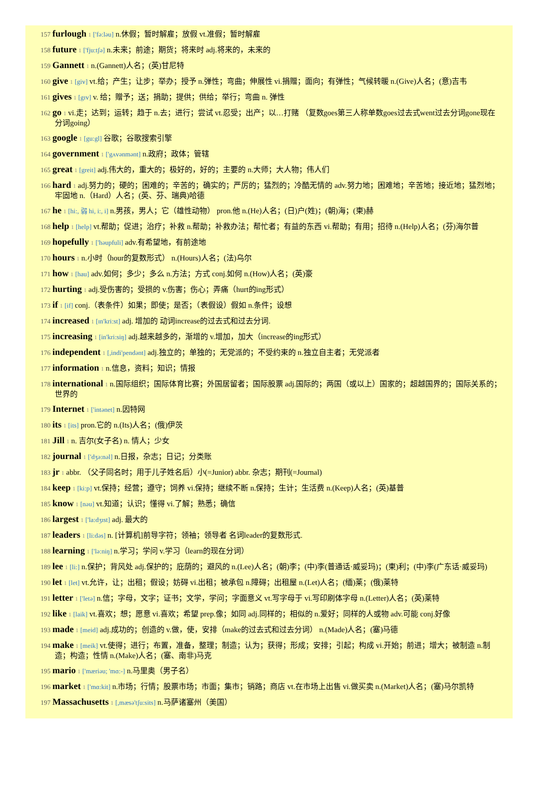157 furlough 1 ['fə:ləu] n.休假；暂时解雇；放假 vt.准假；暂时解雇
158 future 1 ['fju:tʃə] n.未来；前途；期货；将来时 adj.将来的，未来的
159 Gannett 1 n.(Gannett)人名；(英)甘尼特
160 give 1 [giv] vt.给；产生；让步；举办；授予 n.弹性；弯曲；伸展性 vi.捐赠；面向；有弹性；气候转暖 n.(Give)人名；(意)吉韦
161 gives 1 [gɪv] v. 给；赠予；送；捐助；提供；供给；举行；弯曲 n. 弹性
162 go 1 vi.走；达到；运转；趋于 n.去；进行；尝试 vt.忍受；出产；以…打赌 （复数goes第三人称单数goes过去式went过去分词gone现在分词going）
163 google 1 [gu:gl] 谷歌；谷歌搜索引擎
164 government 1 ['gʌvənmənt] n.政府；政体；管辖
165 great 1 [greit] adj.伟大的，重大的；极好的，好的；主要的 n.大师；大人物；伟人们
166 hard 1 adj.努力的；硬的；困难的；辛苦的；确实的；严厉的；猛烈的；冷酷无情的 adv.努力地；困难地；辛苦地；接近地；猛烈地；牢固地 n.（Hard）人名；(英、芬、瑞典)哈德
167 he 1 [hi:, 弱 hi, i:, i] n.男孩，男人；它（雄性动物） pron.他 n.(He)人名；(日)户(姓)；(朝)海；(柬)赫
168 help 1 [help] vt.帮助；促进；治疗；补救 n.帮助；补救办法；帮忙者；有益的东西 vi.帮助；有用；招待 n.(Help)人名；(芬)海尔普
169 hopefully 1 ['həupfuli] adv.有希望地，有前途地
170 hours 1 n.小时（hour的复数形式） n.(Hours)人名；(法)乌尔
171 how 1 [hau] adv.如何；多少；多么 n.方法；方式 conj.如何 n.(How)人名；(英)豪
172 hurting 1 adj.受伤害的；受损的 v.伤害；伤心；弄痛（hurt的ing形式）
173 if 1 [if] conj.（表条件）如果；即使；是否；（表假设）假如 n.条件；设想
174 increased 1 [ɪn'kri:st] adj. 增加的 动词increase的过去式和过去分词.
175 increasing 1 [in'kri:siŋ] adj.越来越多的，渐增的 v.增加，加大（increase的ing形式）
176 independent 1 [,indi'pendənt] adj.独立的；单独的；无党派的；不受约束的 n.独立自主者；无党派者
177 information 1 n.信息，资料；知识；情报
178 international 1 n.国际组织；国际体育比赛；外国居留者；国际股票 adj.国际的；两国（或以上）国家的；超越国界的；国际关系的；世界的
179 Internet 1 ['intənet] n.因特网
180 its 1 [its] pron.它的 n.(Its)人名；(俄)伊茨
181 Jill 1 n. 吉尔(女子名) n. 情人；少女
182 journal 1 ['dʒə:nəl] n.日报，杂志；日记；分类账
183 jr 1 abbr. （父子同名时；用于儿子姓名后）小(=Junior) abbr. 杂志；期刊(=Journal)
184 keep 1 [ki:p] vt.保持；经营；遵守；饲养 vi.保持；继续不断 n.保持；生计；生活费 n.(Keep)人名；(英)基普
185 know 1 [nəu] vt.知道；认识；懂得 vi.了解；熟悉；确信
186 largest 1 ['la:dʒɪst] adj. 最大的
187 leaders 1 [li:dəs] n. [计算机]前导字符；领袖；领导者 名词leader的复数形式.
188 learning 1 ['lə:niŋ] n.学习；学问 v.学习（learn的现在分词）
189 lee 1 [li:] n.保护；背风处 adj.保护的；庇荫的；避风的 n.(Lee)人名；(朝)李；(中)李(普通话·威妥玛)；(柬)利；(中)李(广东话·威妥玛)
190 let 1 [let] vt.允许，让；出租；假设；妨碍 vi.出租；被承包 n.障碍；出租屋 n.(Let)人名；(缅)莱；(俄)莱特
191 letter 1 ['letə] n.信；字母，文字；证书；文学，学问；字面意义 vt.写字母于 vi.写印刷体字母 n.(Letter)人名；(英)莱特
192 like 1 [laik] vt.喜欢；想；愿意 vi.喜欢；希望 prep.像；如同 adj.同样的；相似的 n.爱好；同样的人或物 adv.可能 conj.好像
193 made 1 [meid] adj.成功的；创造的 v.做，使，安排（make的过去式和过去分词） n.(Made)人名；(塞)马德
194 make 1 [meik] vt.使得；进行；布置，准备，整理；制造；认为；获得；形成；安排；引起；构成 vi.开始；前进；增大；被制造 n.制造；构造；性情 n.(Make)人名；(塞、南非)马克
195 mario 1 ['mæriəu; 'mɑ:-] n.马里奥（男子名）
196 market 1 ['mɑ:kit] n.市场；行情；股票市场；市面；集市；销路；商店 vt.在市场上出售 vi.做买卖 n.(Market)人名；(塞)马尔凯特
197 Massachusetts 1 [,mæsə'tʃu:sits] n.马萨诸塞州（美国）